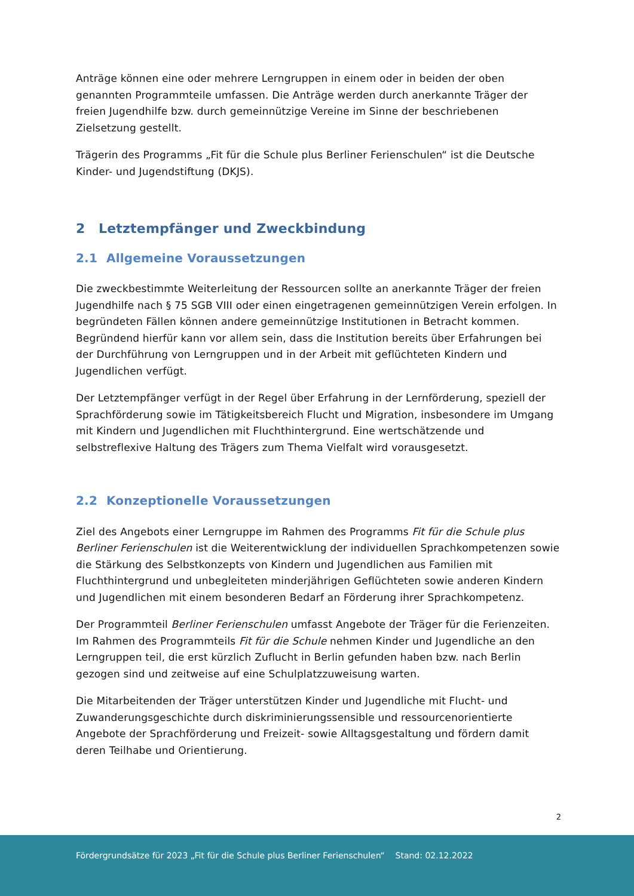Anträge können eine oder mehrere Lerngruppen in einem oder in beiden der oben genannten Programmteile umfassen. Die Anträge werden durch anerkannte Träger der freien Jugendhilfe bzw. durch gemeinnützige Vereine im Sinne der beschriebenen Zielsetzung gestellt.
Trägerin des Programms „Fit für die Schule plus Berliner Ferienschulen“ ist die Deutsche Kinder- und Jugendstiftung (DKJS).
2 Letztempfänger und Zweckbindung
2.1 Allgemeine Voraussetzungen
Die zweckbestimmte Weiterleitung der Ressourcen sollte an anerkannte Träger der freien Jugendhilfe nach § 75 SGB VIII oder einen eingetragenen gemeinnützigen Verein erfolgen. In begründeten Fällen können andere gemeinnützige Institutionen in Betracht kommen. Begründend hierfür kann vor allem sein, dass die Institution bereits über Erfahrungen bei der Durchführung von Lerngruppen und in der Arbeit mit geflüchteten Kindern und Jugendlichen verfügt.
Der Letztempfänger verfügt in der Regel über Erfahrung in der Lernförderung, speziell der Sprachförderung sowie im Tätigkeitsbereich Flucht und Migration, insbesondere im Umgang mit Kindern und Jugendlichen mit Fluchthintergrund. Eine wertschätzende und selbstreflexive Haltung des Trägers zum Thema Vielfalt wird vorausgesetzt.
2.2 Konzeptionelle Voraussetzungen
Ziel des Angebots einer Lerngruppe im Rahmen des Programms Fit für die Schule plus Berliner Ferienschulen ist die Weiterentwicklung der individuellen Sprachkompetenzen sowie die Stärkung des Selbstkonzepts von Kindern und Jugendlichen aus Familien mit Fluchthintergrund und unbegleiteten minderjährigen Geflüchteten sowie anderen Kindern und Jugendlichen mit einem besonderen Bedarf an Förderung ihrer Sprachkompetenz.
Der Programmteil Berliner Ferienschulen umfasst Angebote der Träger für die Ferienzeiten. Im Rahmen des Programmteils Fit für die Schule nehmen Kinder und Jugendliche an den Lerngruppen teil, die erst kürzlich Zuflucht in Berlin gefunden haben bzw. nach Berlin gezogen sind und zeitweise auf eine Schulplatzzuweisung warten.
Die Mitarbeitenden der Träger unterstützen Kinder und Jugendliche mit Flucht- und Zuwanderungsgeschichte durch diskriminierungssensible und ressourcenorientierte Angebote der Sprachförderung und Freizeit- sowie Alltagsgestaltung und fördern damit deren Teilhabe und Orientierung.
2
Fördergrundsätze für 2023 „Fit für die Schule plus Berliner Ferienschulen“ Stand: 02.12.2022